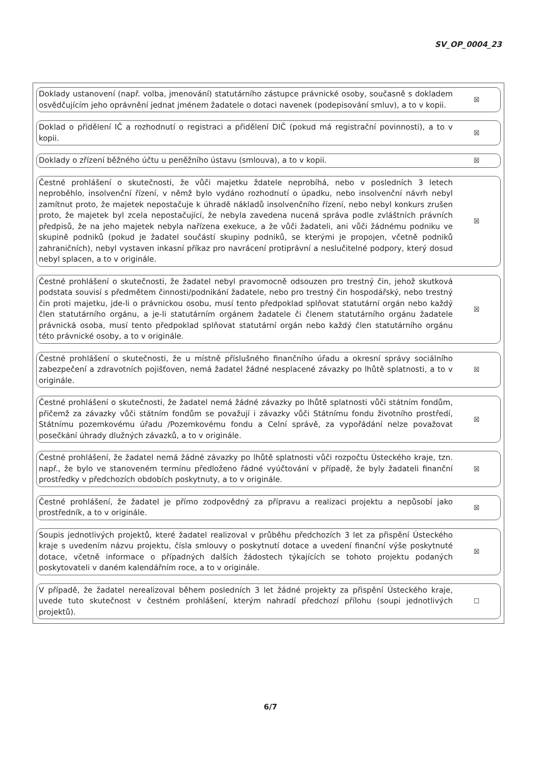SV_OP_0004_23
Doklady ustanovení (např. volba, jmenování) statutárního zástupce právnické osoby, současně s dokladem osvědčujícím jeho oprávnění jednat jménem žadatele o dotaci navenek (podepisování smluv), a to v kopii.
☒
Doklad o přidělení IČ a rozhodnutí o registraci a přidělení DIČ (pokud má registrační povinnosti), a to v kopii.
☒
Doklady o zřízení běžného účtu u peněžního ústavu (smlouva), a to v kopii.
☒
Čestné prohlášení o skutečnosti, že vůči majetku ždatele neprobíhá, nebo v posledních 3 letech neproběhlo, insolvenční řízení, v němž bylo vydáno rozhodnutí o úpadku, nebo insolvenční návrh nebyl zamítnut proto, že majetek nepostačuje k úhradě nákladů insolvenčního řízení, nebo nebyl konkurs zrušen proto, že majetek byl zcela nepostačující, že nebyla zavedena nucená správa podle zvláštních právních předpisů, že na jeho majetek nebyla nařízena exekuce, a že vůči žadateli, ani vůči žádnému podniku ve skupině podniků (pokud je žadatel součástí skupiny podniků, se kterými je propojen, včetně podniků zahraničních), nebyl vystaven inkasní příkaz pro navrácení protiprávní a neslučitelné podpory, který dosud nebyl splacen, a to v originále.
☒
Čestné prohlášení o skutečnosti, že žadatel nebyl pravomocně odsouzen pro trestný čin, jehož skutková podstata souvisí s předmětem činnosti/podnikání žadatele, nebo pro trestný čin hospodářský, nebo trestný čin proti majetku, jde-li o právnickou osobu, musí tento předpoklad splňovat statutární orgán nebo každý člen statutárního orgánu, a je-li statutárním orgánem žadatele či členem statutárního orgánu žadatele právnická osoba, musí tento předpoklad splňovat statutární orgán nebo každý člen statutárního orgánu této právnické osoby, a to v originále.
☒
Čestné prohlášení o skutečnosti, že u místně příslušného finančního úřadu a okresní správy sociálního zabezpečení a zdravotních pojišťoven, nemá žadatel žádné nesplacené závazky po lhůtě splatnosti, a to v originále.
☒
Čestné prohlášení o skutečnosti, že žadatel nemá žádné závazky po lhůtě splatnosti vůči státním fondům, přičemž za závazky vůči státním fondům se považují i závazky vůči Státnímu fondu životního prostředí, Státnímu pozemkovému úřadu /Pozemkovému fondu a Celní správě, za vypořádání nelze považovat posečkání úhrady dlužných závazků, a to v originále.
☒
Čestné prohlášení, že žadatel nemá žádné závazky po lhůtě splatnosti vůči rozpočtu Ústeckého kraje, tzn. např., že bylo ve stanoveném termínu předloženo řádné vyúčtování v případě, že byly žadateli finanční prostředky v předchozích obdobích poskytnuty, a to v originále.
☒
Čestné prohlášení, že žadatel je přímo zodpovědný za přípravu a realizaci projektu a nepůsobí jako prostředník, a to v originále.
☒
Soupis jednotlivých projektů, které žadatel realizoval v průběhu předchozích 3 let za přispění Ústeckého kraje s uvedením názvu projektu, čísla smlouvy o poskytnutí dotace a uvedení finanční výše poskytnuté dotace, včetně informace o případných dalších žádostech týkajících se tohoto projektu podaných poskytovateli v daném kalendářním roce, a to v originále.
☒
V případě, že žadatel nerealizoval během posledních 3 let žádné projekty za přispění Ústeckého kraje, uvede tuto skutečnost v čestném prohlášení, kterým nahradí předchozí přílohu (soupi jednotlivých projektů).
☐
6/7